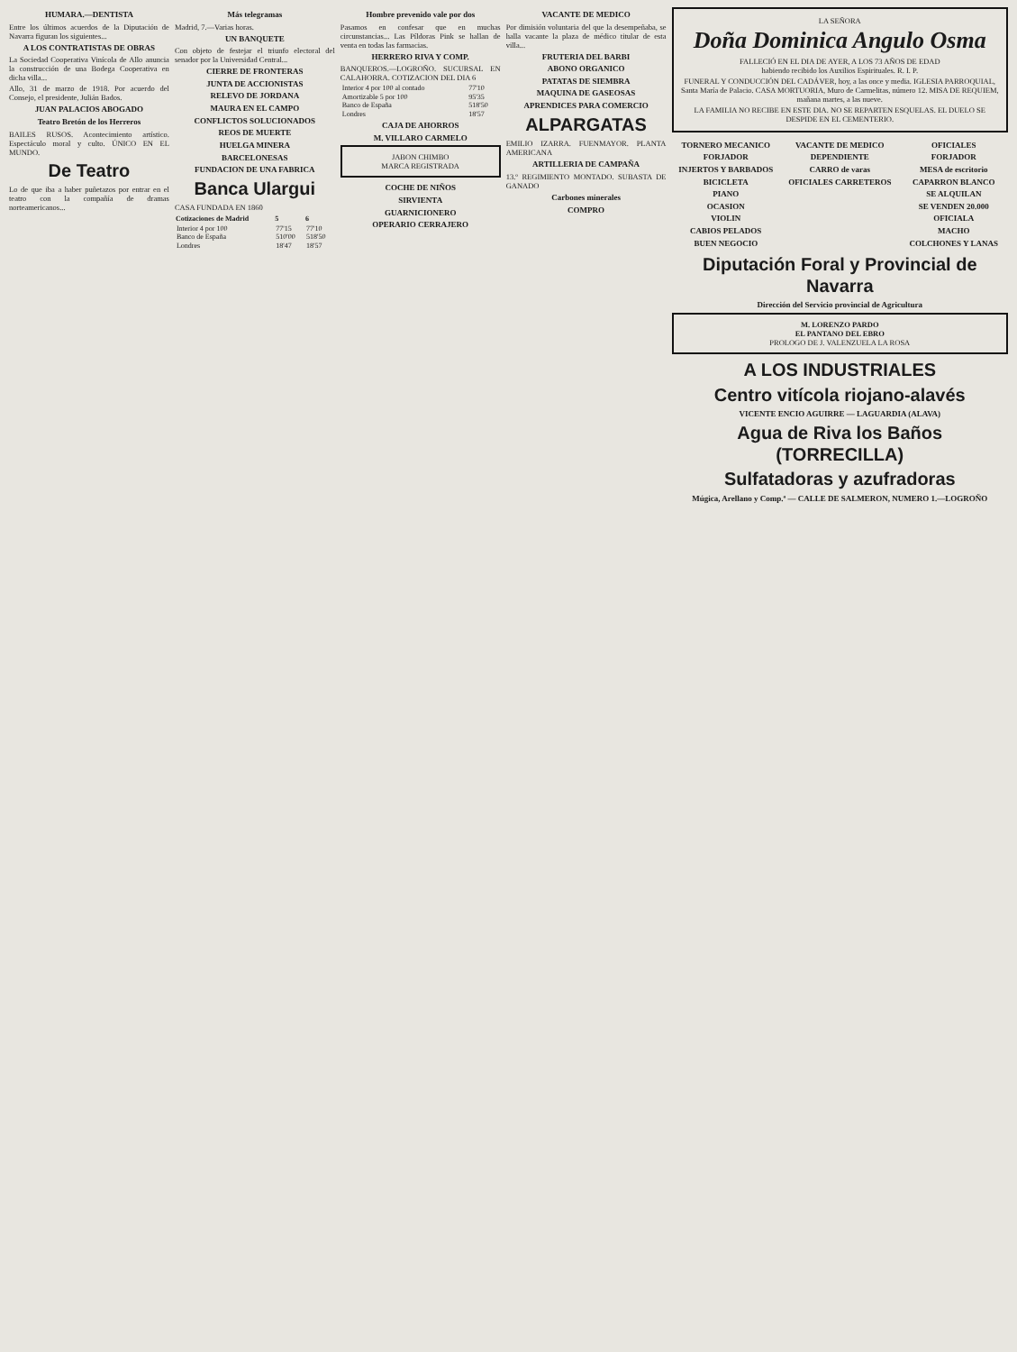HUMARA.—DENTISTA
Entre los últimos acuerdos de la Diputación de Navarra figuran los siguientes...
A LOS CONTRATISTAS DE OBRAS
La Sociedad Cooperativa Vinícola de Allo anuncia la construcción de una Bodega Cooperativa en dicha villa...
Allo, 31 de marzo de 1918. Por acuerdo del Consejo, el presidente, Julián Bados.
JUAN PALACIOS ABOGADO
Teatro Bretón de los Herreros
BAILES RUSOS. Acontecimiento artístico. Espectáculo moral y culto. ÚNICO EN EL MUNDO.
De Teatro
Lo de que iba a haber puñetazos por entrar en el teatro con la compañía de dramas norteamericanos...
Más telegramas
Madrid, 7.—Varias horas.
UN BANQUETE
Con objeto de festejar el triunfo electoral del senador por la Universidad Central...
CIERRE DE FRONTERAS
JUNTA DE ACCIONISTAS
RELEVO DE JORDANA
MAURA EN EL CAMPO
CONFLICTOS SOLUCIONADOS
REOS DE MUERTE
HUELGA MINERA
BARCELONESAS
FUNDACION DE UNA FABRICA
Banca Ulargui
CASA FUNDADA EN 1860
| Cotizaciones de Madrid | 5 | 6 |
| --- | --- | --- |
| Interior 4 por 100 | 77'15 | 77'10 |
| Banco de España | 510'00 | 518'50 |
| Londres | 18'47 | 18'57 |
Hombre prevenido vale por dos
Pasamos en confesar que en muchas circunstancias... Las Píldoras Pink se hallan de venta en todas las farmacias.
HERRERO RIVA Y COMP.
BANQUEROS.—LOGROÑO. SUCURSAL EN CALAHORRA. COTIZACION DEL DIA 6
| Interior 4 por 100 al contado | 77'10 |
| Amortizable 5 por 100 | 95'35 |
| Banco de España | 518'50 |
| Londres | 18'57 |
CAJA DE AHORROS
M. VILLARO CARMELO
JABON CHIMBO
MARCA REGISTRADA
COCHE DE NIÑOS
SIRVIENTA
GUARNICIONERO
OPERARIO CERRAJERO
VACANTE DE MEDICO
Por dimisión voluntaria del que la desempeñaba, se halla vacante la plaza de médico titular de esta villa...
FRUTERIA DEL BARBI
ABONO ORGANICO
PATATAS DE SIEMBRA
MAQUINA DE GASEOSAS
APRENDICES PARA COMERCIO
ALPARGATAS
EMILIO IZARRA. FUENMAYOR. PLANTA AMERICANA
ARTILLERIA DE CAMPAÑA
13.º REGIMIENTO MONTADO. SUBASTA DE GANADO
Carbones minerales
COMPRO
LA SEÑORA
Doña Dominica Angulo Osma
FALLECIÓ EN EL DIA DE AYER, A LOS 73 AÑOS DE EDAD
habiendo recibido los Auxilios Espirituales. R. I. P.
FUNERAL Y CONDUCCIÓN DEL CADÁVER, hoy, a las once y media. IGLESIA PARROQUIAL, Santa María de Palacio. CASA MORTUORIA, Muro de Carmelitas, número 12. MISA DE REQUIEM, mañana martes, a las nueve.
LA FAMILIA NO RECIBE EN ESTE DIA. NO SE REPARTEN ESQUELAS. EL DUELO SE DESPIDE EN EL CEMENTERIO.
TORNERO MECANICO
FORJADOR
INJERTOS Y BARBADOS
BICICLETA
PIANO
OCASION
VIOLIN
CABIOS PELADOS
BUEN NEGOCIO
VACANTE DE MEDICO
DEPENDIENTE
CARRO de varas
OFICIALES CARRETEROS
OFICIALES
FORJADOR
MESA de escritorio
CAPARRON BLANCO
SE ALQUILAN
SE VENDEN 20.000
OFICIALA
MACHO
COLCHONES Y LANAS
Diputación Foral y Provincial de Navarra
Dirección del Servicio provincial de Agricultura
M. LORENZO PARDO
EL PANTANO DEL EBRO
PROLOGO DE J. VALENZUELA LA ROSA
A LOS INDUSTRIALES
Centro vitícola riojano-alavés
VICENTE ENCIO AGUIRRE — LAGUARDIA (ALAVA)
Agua de Riva los Baños (TORRECILLA)
Sulfatadoras y azufradoras
Múgica, Arellano y Comp.ª — CALLE DE SALMERON, NUMERO 1.—LOGROÑO